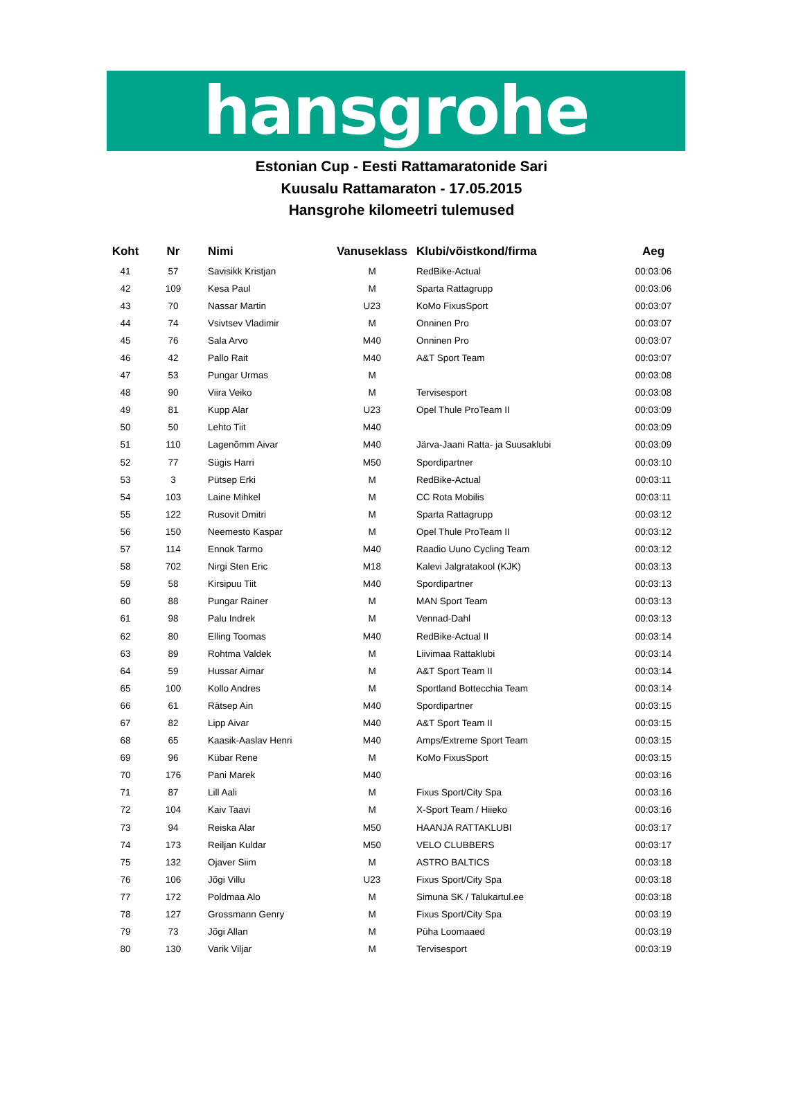hansgrohe
Estonian Cup - Eesti Rattamaratonide Sari
Kuusalu Rattamaraton - 17.05.2015
Hansgrohe kilomeetri tulemused
| Koht | Nr | Nimi | Vanuseklass | Klubi/võistkond/firma | Aeg |
| --- | --- | --- | --- | --- | --- |
| 41 | 57 | Savisikk Kristjan | M | RedBike-Actual | 00:03:06 |
| 42 | 109 | Kesa Paul | M | Sparta Rattagrupp | 00:03:06 |
| 43 | 70 | Nassar Martin | U23 | KoMo FixusSport | 00:03:07 |
| 44 | 74 | Vsivtsev Vladimir | M | Onninen Pro | 00:03:07 |
| 45 | 76 | Sala Arvo | M40 | Onninen Pro | 00:03:07 |
| 46 | 42 | Pallo Rait | M40 | A&T Sport Team | 00:03:07 |
| 47 | 53 | Pungar Urmas | M | | 00:03:08 |
| 48 | 90 | Viira Veiko | M | Tervisesport | 00:03:08 |
| 49 | 81 | Kupp Alar | U23 | Opel Thule ProTeam II | 00:03:09 |
| 50 | 50 | Lehto Tiit | M40 | | 00:03:09 |
| 51 | 110 | Lagenõmm Aivar | M40 | Järva-Jaani Ratta- ja Suusaklubi | 00:03:09 |
| 52 | 77 | Sügis Harri | M50 | Spordipartner | 00:03:10 |
| 53 | 3 | Pütsep Erki | M | RedBike-Actual | 00:03:11 |
| 54 | 103 | Laine Mihkel | M | CC Rota Mobilis | 00:03:11 |
| 55 | 122 | Rusovit Dmitri | M | Sparta Rattagrupp | 00:03:12 |
| 56 | 150 | Neemesto Kaspar | M | Opel Thule ProTeam II | 00:03:12 |
| 57 | 114 | Ennok Tarmo | M40 | Raadio Uuno Cycling Team | 00:03:12 |
| 58 | 702 | Nirgi Sten Eric | M18 | Kalevi Jalgratakool (KJK) | 00:03:13 |
| 59 | 58 | Kirsipuu Tiit | M40 | Spordipartner | 00:03:13 |
| 60 | 88 | Pungar Rainer | M | MAN Sport Team | 00:03:13 |
| 61 | 98 | Palu Indrek | M | Vennad-Dahl | 00:03:13 |
| 62 | 80 | Elling Toomas | M40 | RedBike-Actual II | 00:03:14 |
| 63 | 89 | Rohtma Valdek | M | Liivimaa Rattaklubi | 00:03:14 |
| 64 | 59 | Hussar Aimar | M | A&T Sport Team II | 00:03:14 |
| 65 | 100 | Kollo Andres | M | Sportland Bottecchia Team | 00:03:14 |
| 66 | 61 | Rätsep Ain | M40 | Spordipartner | 00:03:15 |
| 67 | 82 | Lipp Aivar | M40 | A&T Sport Team II | 00:03:15 |
| 68 | 65 | Kaasik-Aaslav Henri | M40 | Amps/Extreme Sport Team | 00:03:15 |
| 69 | 96 | Kübar Rene | M | KoMo FixusSport | 00:03:15 |
| 70 | 176 | Pani Marek | M40 | | 00:03:16 |
| 71 | 87 | Lill Aali | M | Fixus Sport/City Spa | 00:03:16 |
| 72 | 104 | Kaiv Taavi | M | X-Sport Team / Hiieko | 00:03:16 |
| 73 | 94 | Reiska Alar | M50 | HAANJA RATTAKLUBI | 00:03:17 |
| 74 | 173 | Reiljan Kuldar | M50 | VELO CLUBBERS | 00:03:17 |
| 75 | 132 | Ojaver Siim | M | ASTRO BALTICS | 00:03:18 |
| 76 | 106 | Jõgi Villu | U23 | Fixus Sport/City Spa | 00:03:18 |
| 77 | 172 | Poldmaa Alo | M | Simuna SK / Talukartul.ee | 00:03:18 |
| 78 | 127 | Grossmann Genry | M | Fixus Sport/City Spa | 00:03:19 |
| 79 | 73 | Jõgi Allan | M | Püha Loomaaed | 00:03:19 |
| 80 | 130 | Varik Viljar | M | Tervisesport | 00:03:19 |